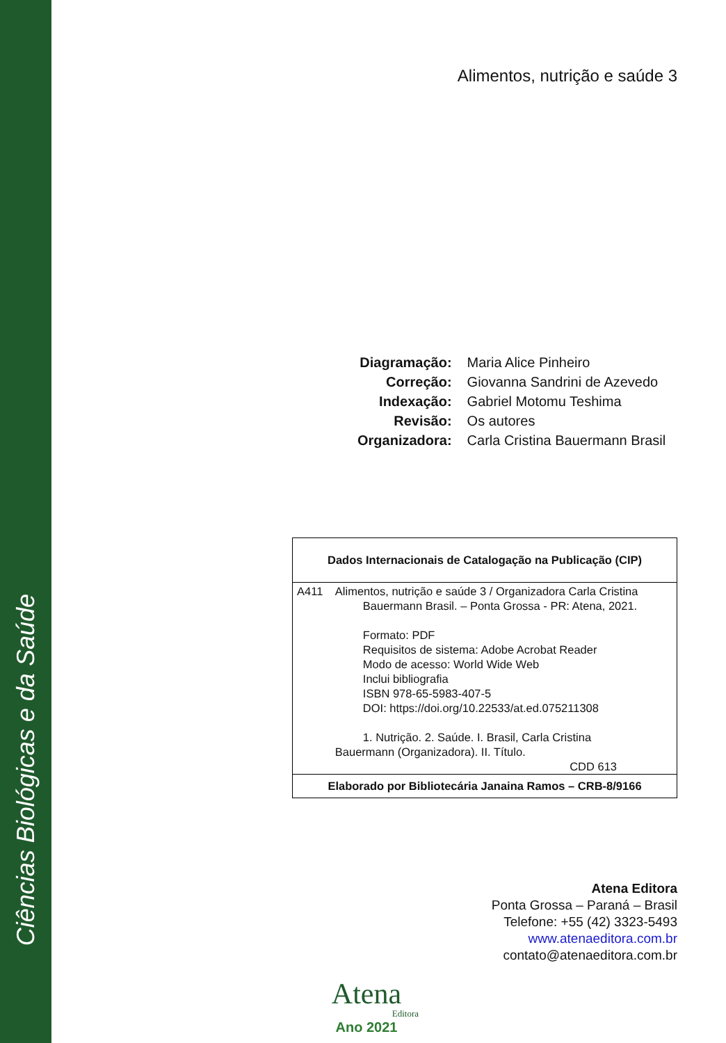Ciências Biológicas e da Saúde
Alimentos, nutrição e saúde 3
| Diagramação: | Maria Alice Pinheiro |
| Correção: | Giovanna Sandrini de Azevedo |
| Indexação: | Gabriel Motomu Teshima |
| Revisão: | Os autores |
| Organizadora: | Carla Cristina Bauermann Brasil |
| Dados Internacionais de Catalogação na Publicação (CIP) | |
| --- | --- |
| A411 | Alimentos, nutrição e saúde 3 / Organizadora Carla Cristina Bauermann Brasil. – Ponta Grossa - PR: Atena, 2021. Formato: PDF Requisitos de sistema: Adobe Acrobat Reader Modo de acesso: World Wide Web Inclui bibliografia ISBN 978-65-5983-407-5 DOI: https://doi.org/10.22533/at.ed.075211308 1. Nutrição. 2. Saúde. I. Brasil, Carla Cristina Bauermann (Organizadora). II. Título. CDD 613 |
| Elaborado por Bibliotecária Janaina Ramos – CRB-8/9166 | |
Atena Editora
Ponta Grossa – Paraná – Brasil
Telefone: +55 (42) 3323-5493
www.atenaeditora.com.br
contato@atenaeditora.com.br
Atena
Editora
Ano 2021